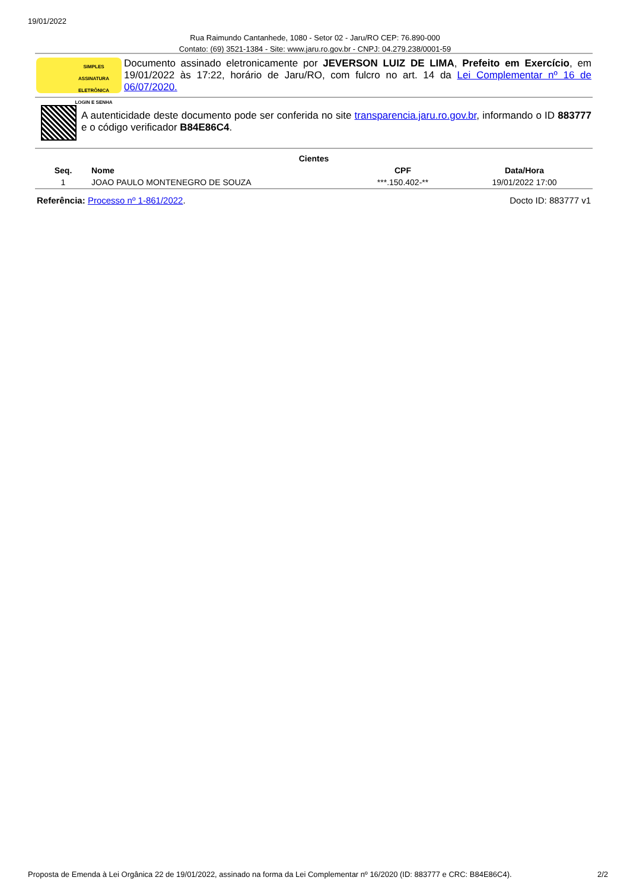19/01/2022
Rua Raimundo Cantanhede, 1080 - Setor 02 - Jaru/RO CEP: 76.890-000
Contato: (69) 3521-1384 - Site: www.jaru.ro.gov.br - CNPJ: 04.279.238/0001-59
SIMPLES
ASSINATURA ELETRÔNICA
LOGIN E SENHA
Documento assinado eletronicamente por JEVERSON LUIZ DE LIMA, Prefeito em Exercício, em 19/01/2022 às 17:22, horário de Jaru/RO, com fulcro no art. 14 da Lei Complementar nº 16 de 06/07/2020.
A autenticidade deste documento pode ser conferida no site transparencia.jaru.ro.gov.br, informando o ID 883777 e o código verificador B84E86C4.
| Cientes | | | |
| --- | --- | --- | --- |
| Seq. | Nome | CPF | Data/Hora |
| 1 | JOAO PAULO MONTENEGRO DE SOUZA | ***.150.402-** | 19/01/2022 17:00 |
Referência: Processo nº 1-861/2022. Docto ID: 883777 v1
Proposta de Emenda à Lei Orgânica 22 de 19/01/2022, assinado na forma da Lei Complementar nº 16/2020 (ID: 883777 e CRC: B84E86C4). 2/2